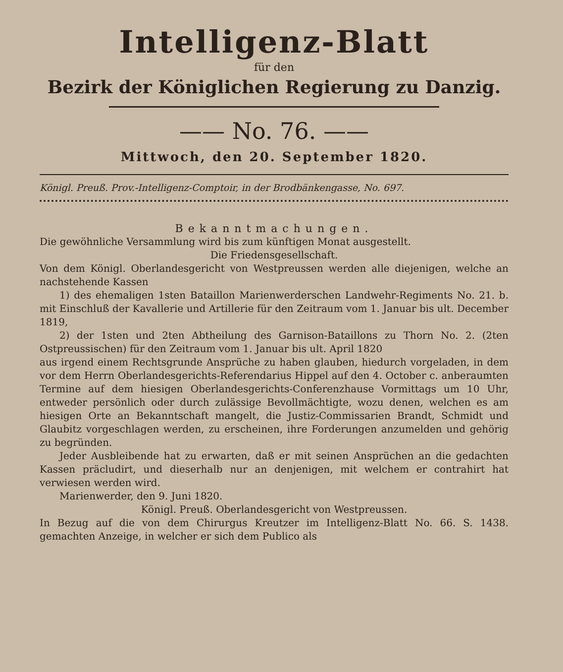Intelligenz-Blatt
für den
Bezirk der Königlichen Regierung zu Danzig.
—— No. 76. ——
Mittwoch, den 20. September 1820.
Königl. Preuß. Prov.-Intelligenz-Comptoir, in der Brodbänkengasse, No. 697.
Bekanntmachungen.
Die gewöhnliche Versammlung wird bis zum künftigen Monat ausgestellt.
Die Friedensgesellschaft.
Von dem Königl. Oberlandesgericht von Westpreussen werden alle diejenigen, welche an nachstehende Kassen
1) des ehemaligen 1sten Bataillon Marienwerderschen Landwehr-Regiments No. 21. b. mit Einschluß der Kavallerie und Artillerie für den Zeitraum vom 1. Januar bis ult. December 1819,
2) der 1sten und 2ten Abtheilung des Garnison-Bataillons zu Thorn No. 2. (2ten Ostpreussischen) für den Zeitraum vom 1. Januar bis ult. April 1820
aus irgend einem Rechtsgrunde Ansprüche zu haben glauben, hiedurch vorgeladen, in dem vor dem Herrn Oberlandesgerichts-Referendarius Hippel auf den 4. October c. anberaumten Termine auf dem hiesigen Oberlandesgerichts-Conferenzhause Vormittags um 10 Uhr, entweder persönlich oder durch zulässige Bevollmächtigte, wozu denen, welchen es am hiesigen Orte an Bekanntschaft mangelt, die Justiz-Commissarien Brandt, Schmidt und Glaubitz vorgeschlagen werden, zu erscheinen, ihre Forderungen anzumelden und gehörig zu begründen.
Jeder Ausbleibende hat zu erwarten, daß er mit seinen Ansprüchen an die gedachten Kassen präcludirt, und dieserhalb nur an denjenigen, mit welchem er contrahirt hat verwiesen werden wird.
Marienwerder, den 9. Juni 1820.
Königl. Preuß. Oberlandesgericht von Westpreussen.
In Bezug auf die von dem Chirurgus Kreutzer im Intelligenz-Blatt No. 66. S. 1438. gemachten Anzeige, in welcher er sich dem Publico als